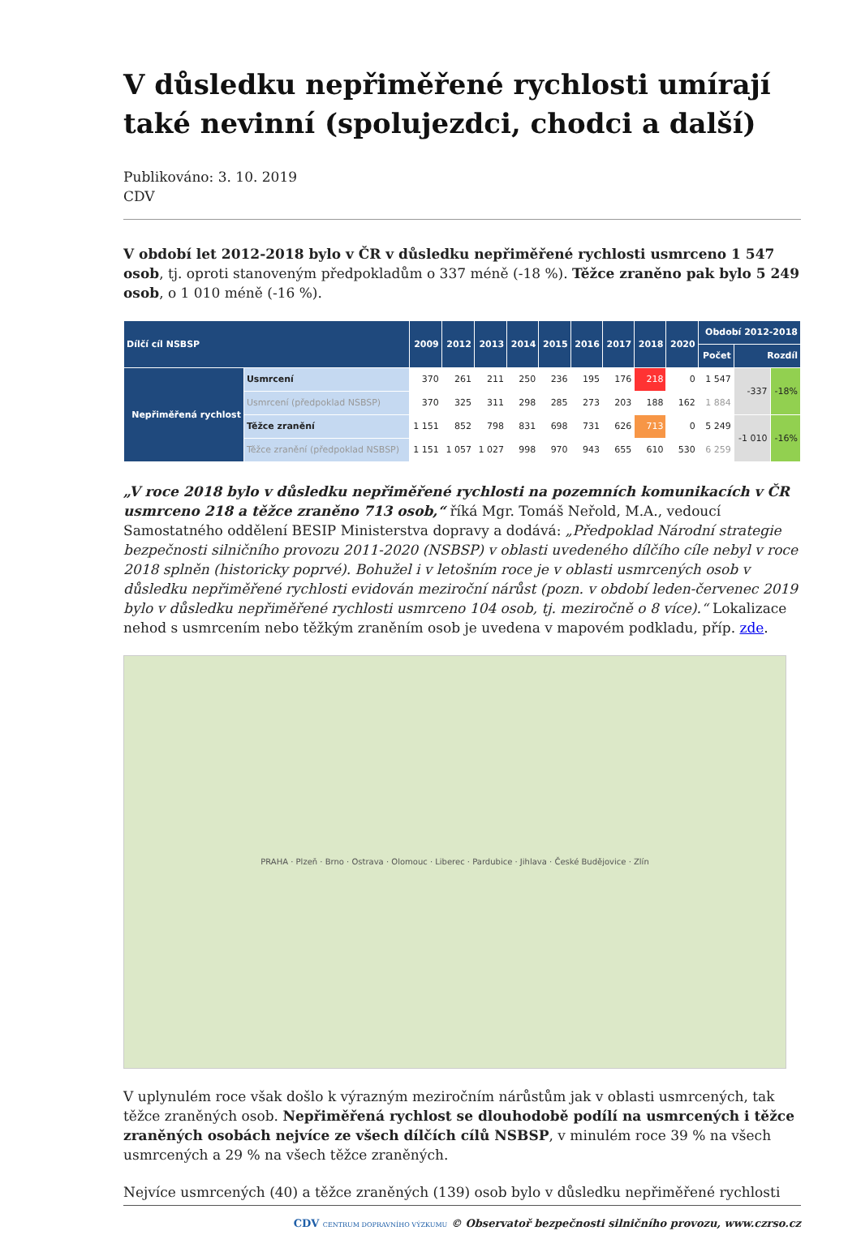V důsledku nepřiměřené rychlosti umírají také nevinní (spolujezdci, chodci a další)
Publikováno: 3. 10. 2019
CDV
V období let 2012-2018 bylo v ČR v důsledku nepřiměřené rychlosti usmrceno 1 547 osob, tj. oproti stanoveným předpokladům o 337 méně (-18 %). Těžce zraněno pak bylo 5 249 osob, o 1 010 méně (-16 %).
| Dílčí cíl NSBSP | | 2009 | 2012 | 2013 | 2014 | 2015 | 2016 | 2017 | 2018 | 2020 | Období 2012-2018 | | |
| --- | --- | --- | --- | --- | --- | --- | --- | --- | --- | --- | --- | --- | --- |
| | | | | | | | | | | | Počet | Rozdíl | |
| Nepřiměřená rychlost | Usmrcení | 370 | 261 | 211 | 250 | 236 | 195 | 176 | 218 | 0 | 1 547 | -337 | -18% |
| | Usmrcení (předpoklad NSBSP) | 370 | 325 | 311 | 298 | 285 | 273 | 203 | 188 | 162 | 1 884 | | |
| | Těžce zranění | 1 151 | 852 | 798 | 831 | 698 | 731 | 626 | 713 | 0 | 5 249 | -1 010 | -16% |
| | Těžce zranění (předpoklad NSBSP) | 1 151 | 1 057 | 1 027 | 998 | 970 | 943 | 655 | 610 | 530 | 6 259 | | |
„V roce 2018 bylo v důsledku nepřiměřené rychlosti na pozemních komunikacích v ČR usmrceno 218 a těžce zraněno 713 osob,“ říká Mgr. Tomáš Neřold, M.A., vedoucí Samostatného oddělení BESIP Ministerstva dopravy a dodává: „Předpoklad Národní strategie bezpečnosti silničního provozu 2011-2020 (NSBSP) v oblasti uvedeného dílčího cíle nebyl v roce 2018 splněn (historicky poprvé). Bohužel i v letošním roce je v oblasti usmrcených osob v důsledku nepřiměřené rychlosti evidován meziroční nárůst (pozn. v období leden-červenec 2019 bylo v důsledku nepřiměřené rychlosti usmrceno 104 osob, tj. meziročně o 8 více).“ Lokalizace nehod s usmrcením nebo těžkým zraněním osob je uvedena v mapovém podkladu, příp. zde.
PRAHA · Plzeň · Brno · Ostrava · Olomouc · Liberec · Pardubice · Jihlava · České Budějovice · Zlín
V uplynulém roce však došlo k výrazným meziročním nárůstům jak v oblasti usmrcených, tak těžce zraněných osob. Nepřiměřená rychlost se dlouhodobě podílí na usmrcených i těžce zraněných osobách nejvíce ze všech dílčích cílů NSBSP, v minulém roce 39 % na všech usmrcených a 29 % na všech těžce zraněných.
Nejvíce usmrcených (40) a těžce zraněných (139) osob bylo v důsledku nepřiměřené rychlosti
CDV CENTRUM DOPRAVNÍHO VÝZKUMU © Observatoř bezpečnosti silničního provozu, www.czrso.cz